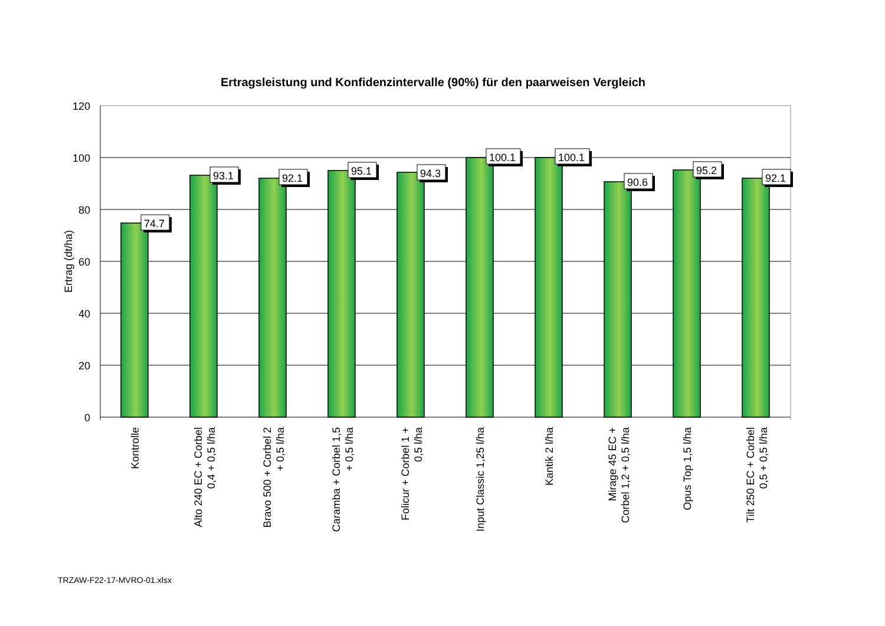Ertragsleistung und Konfidenzintervalle (90%) für den paarweisen Vergleich
120
100
80
60
40
20
0
Ertrag (dt/ha)
74.7
93.1
92.1
95.1
94.3
100.1
100.1
90.6
95.2
92.1
Kontrolle
Alto 240 EC + Corbel
0,4 + 0,5 l/ha
Bravo 500 + Corbel 2
+ 0,5 l/ha
Caramba + Corbel 1,5
+ 0,5 l/ha
Folicur + Corbel 1 +
0,5 l/ha
Input Classic 1,25 l/ha
Kantik 2 l/ha
Mirage 45 EC +
Corbel 1,2 + 0,5 l/ha
Opus Top 1,5 l/ha
Tilt 250 EC + Corbel
0,5 + 0,5 l/ha
TRZAW-F22-17-MVRO-01.xlsx